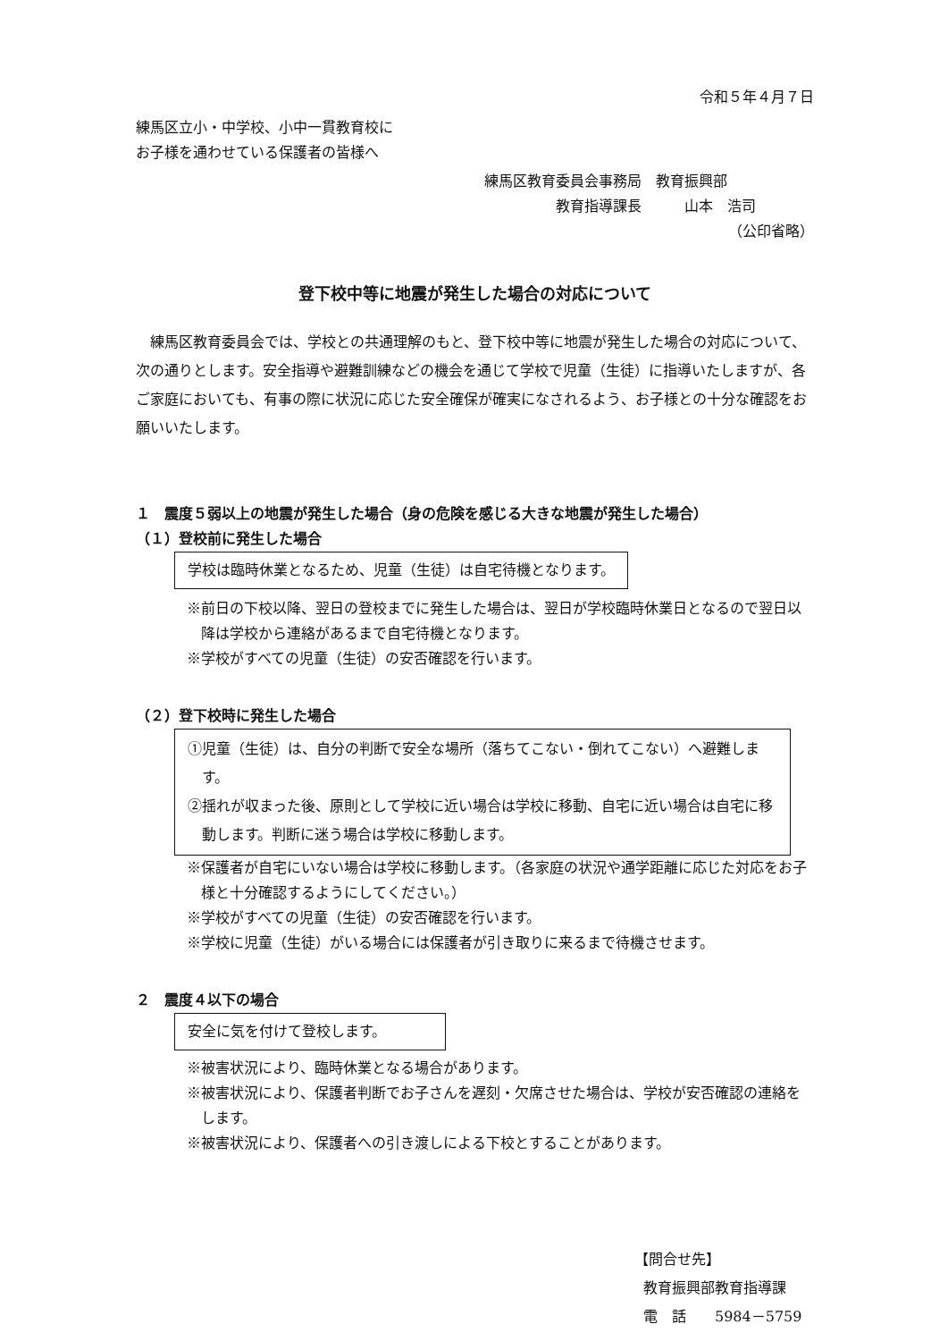令和５年４月７日
練馬区立小・中学校、小中一貫教育校に
お子様を通わせている保護者の皆様へ
練馬区教育委員会事務局　教育振興部
教育指導課長　　　山本　浩司
（公印省略）
登下校中等に地震が発生した場合の対応について
練馬区教育委員会では、学校との共通理解のもと、登下校中等に地震が発生した場合の対応について、次の通りとします。安全指導や避難訓練などの機会を通じて学校で児童（生徒）に指導いたしますが、各ご家庭においても、有事の際に状況に応じた安全確保が確実になされるよう、お子様との十分な確認をお願いいたします。
１　震度５弱以上の地震が発生した場合（身の危険を感じる大きな地震が発生した場合）
（１）登校前に発生した場合
学校は臨時休業となるため、児童（生徒）は自宅待機となります。
※前日の下校以降、翌日の登校までに発生した場合は、翌日が学校臨時休業日となるので翌日以降は学校から連絡があるまで自宅待機となります。
※学校がすべての児童（生徒）の安否確認を行います。
（２）登下校時に発生した場合
①児童（生徒）は、自分の判断で安全な場所（落ちてこない・倒れてこない）へ避難します。
②揺れが収まった後、原則として学校に近い場合は学校に移動、自宅に近い場合は自宅に移動します。判断に迷う場合は学校に移動します。
※保護者が自宅にいない場合は学校に移動します。（各家庭の状況や通学距離に応じた対応をお子様と十分確認するようにしてください。）
※学校がすべての児童（生徒）の安否確認を行います。
※学校に児童（生徒）がいる場合には保護者が引き取りに来るまで待機させます。
２　震度４以下の場合
安全に気を付けて登校します。
※被害状況により、臨時休業となる場合があります。
※被害状況により、保護者判断でお子さんを遅刻・欠席させた場合は、学校が安否確認の連絡をします。
※被害状況により、保護者への引き渡しによる下校とすることがあります。
【問合せ先】
教育振興部教育指導課
電　話　　5984－5759